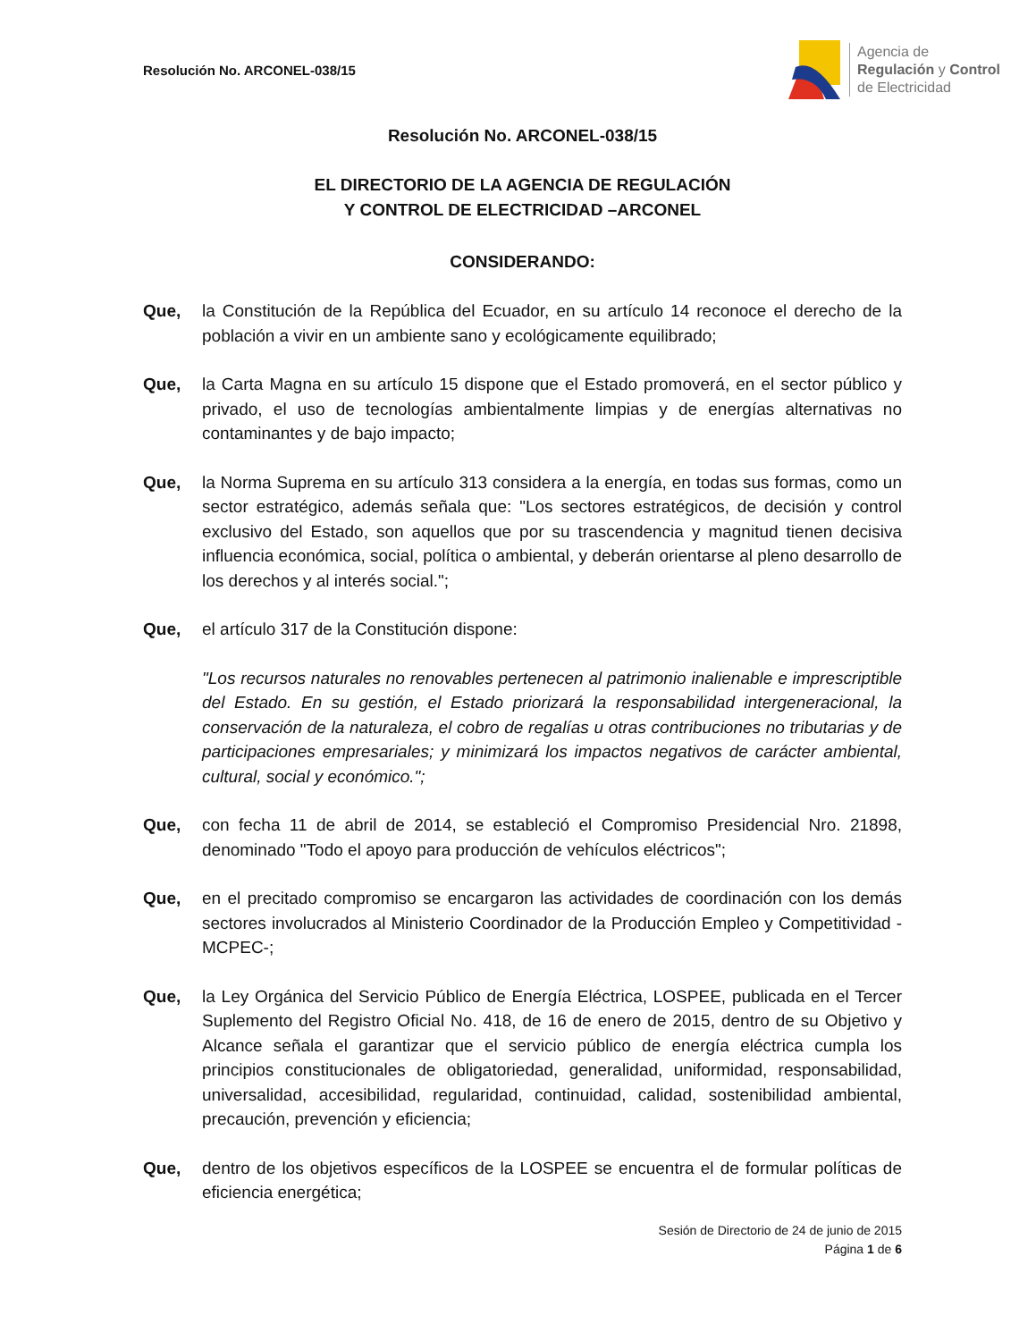Resolución No. ARCONEL-038/15
Agencia de
Regulación y Control
de Electricidad
Resolución No. ARCONEL-038/15
EL DIRECTORIO DE LA AGENCIA DE REGULACIÓN
Y CONTROL DE ELECTRICIDAD –ARCONEL
CONSIDERANDO:
Que, la Constitución de la República del Ecuador, en su artículo 14 reconoce el derecho de la población a vivir en un ambiente sano y ecológicamente equilibrado;
Que, la Carta Magna en su artículo 15 dispone que el Estado promoverá, en el sector público y privado, el uso de tecnologías ambientalmente limpias y de energías alternativas no contaminantes y de bajo impacto;
Que, la Norma Suprema en su artículo 313 considera a la energía, en todas sus formas, como un sector estratégico, además señala que: "Los sectores estratégicos, de decisión y control exclusivo del Estado, son aquellos que por su trascendencia y magnitud tienen decisiva influencia económica, social, política o ambiental, y deberán orientarse al pleno desarrollo de los derechos y al interés social.";
Que, el artículo 317 de la Constitución dispone:
"Los recursos naturales no renovables pertenecen al patrimonio inalienable e imprescriptible del Estado. En su gestión, el Estado priorizará la responsabilidad intergeneracional, la conservación de la naturaleza, el cobro de regalías u otras contribuciones no tributarias y de participaciones empresariales; y minimizará los impactos negativos de carácter ambiental, cultural, social y económico.";
Que, con fecha 11 de abril de 2014, se estableció el Compromiso Presidencial Nro. 21898, denominado "Todo el apoyo para producción de vehículos eléctricos";
Que, en el precitado compromiso se encargaron las actividades de coordinación con los demás sectores involucrados al Ministerio Coordinador de la Producción Empleo y Competitividad -MCPEC-;
Que, la Ley Orgánica del Servicio Público de Energía Eléctrica, LOSPEE, publicada en el Tercer Suplemento del Registro Oficial No. 418, de 16 de enero de 2015, dentro de su Objetivo y Alcance señala el garantizar que el servicio público de energía eléctrica cumpla los principios constitucionales de obligatoriedad, generalidad, uniformidad, responsabilidad, universalidad, accesibilidad, regularidad, continuidad, calidad, sostenibilidad ambiental, precaución, prevención y eficiencia;
Que, dentro de los objetivos específicos de la LOSPEE se encuentra el de formular políticas de eficiencia energética;
Sesión de Directorio de 24 de junio de 2015
Página 1 de 6